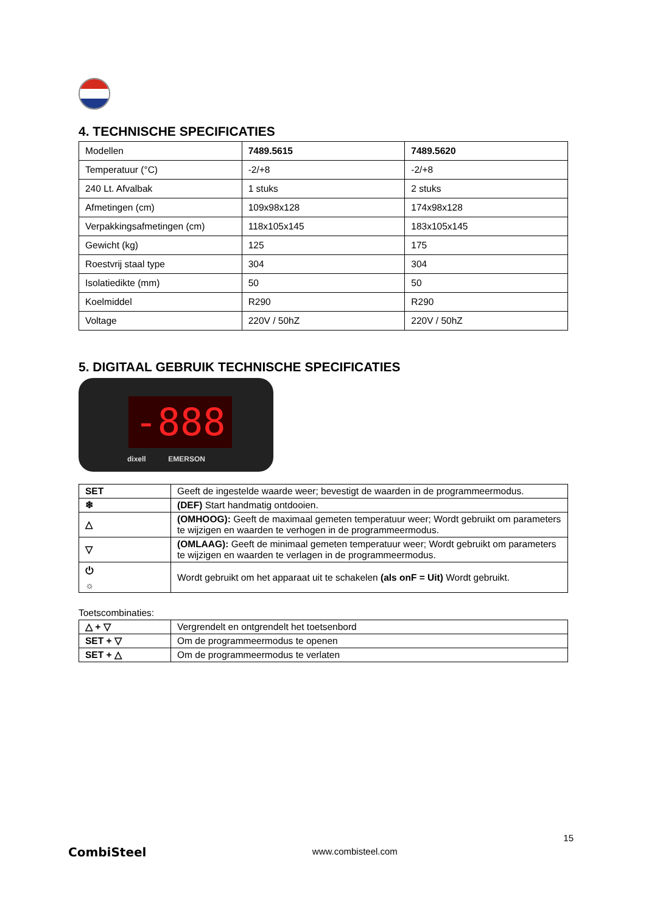4. TECHNISCHE SPECIFICATIES
| Modellen | 7489.5615 | 7489.5620 |
| Temperatuur (°C) | -2/+8 | -2/+8 |
| 240 Lt. Afvalbak | 1 stuks | 2 stuks |
| Afmetingen (cm) | 109x98x128 | 174x98x128 |
| Verpakkingsafmetingen (cm) | 118x105x145 | 183x105x145 |
| Gewicht (kg) | 125 | 175 |
| Roestvrij staal type | 304 | 304 |
| Isolatiedikte (mm) | 50 | 50 |
| Koelmiddel | R290 | R290 |
| Voltage | 220V / 50hZ | 220V / 50hZ |
5. DIGITAAL GEBRUIK TECHNISCHE SPECIFICATIES
-888
dixell EMERSON
| SET | Geeft de ingestelde waarde weer; bevestigt de waarden in de programmeermodus. |
| ❄ | (DEF) Start handmatig ontdooien. |
| △ | (OMHOOG): Geeft de maximaal gemeten temperatuur weer; Wordt gebruikt om parameters te wijzigen en waarden te verhogen in de programmeermodus. |
| ▽ | (OMLAAG): Geeft de minimaal gemeten temperatuur weer; Wordt gebruikt om parameters te wijzigen en waarden te verlagen in de programmeermodus. |
| ⏻ ☼ | Wordt gebruikt om het apparaat uit te schakelen (als onF = Uit) Wordt gebruikt. |
Toetscombinaties:
| △ + ▽ | Vergrendelt en ontgrendelt het toetsenbord |
| SET + ▽ | Om de programmeermodus te openen |
| SET + △ | Om de programmeermodus te verlaten |
CombiSteel
www.combisteel.com
15